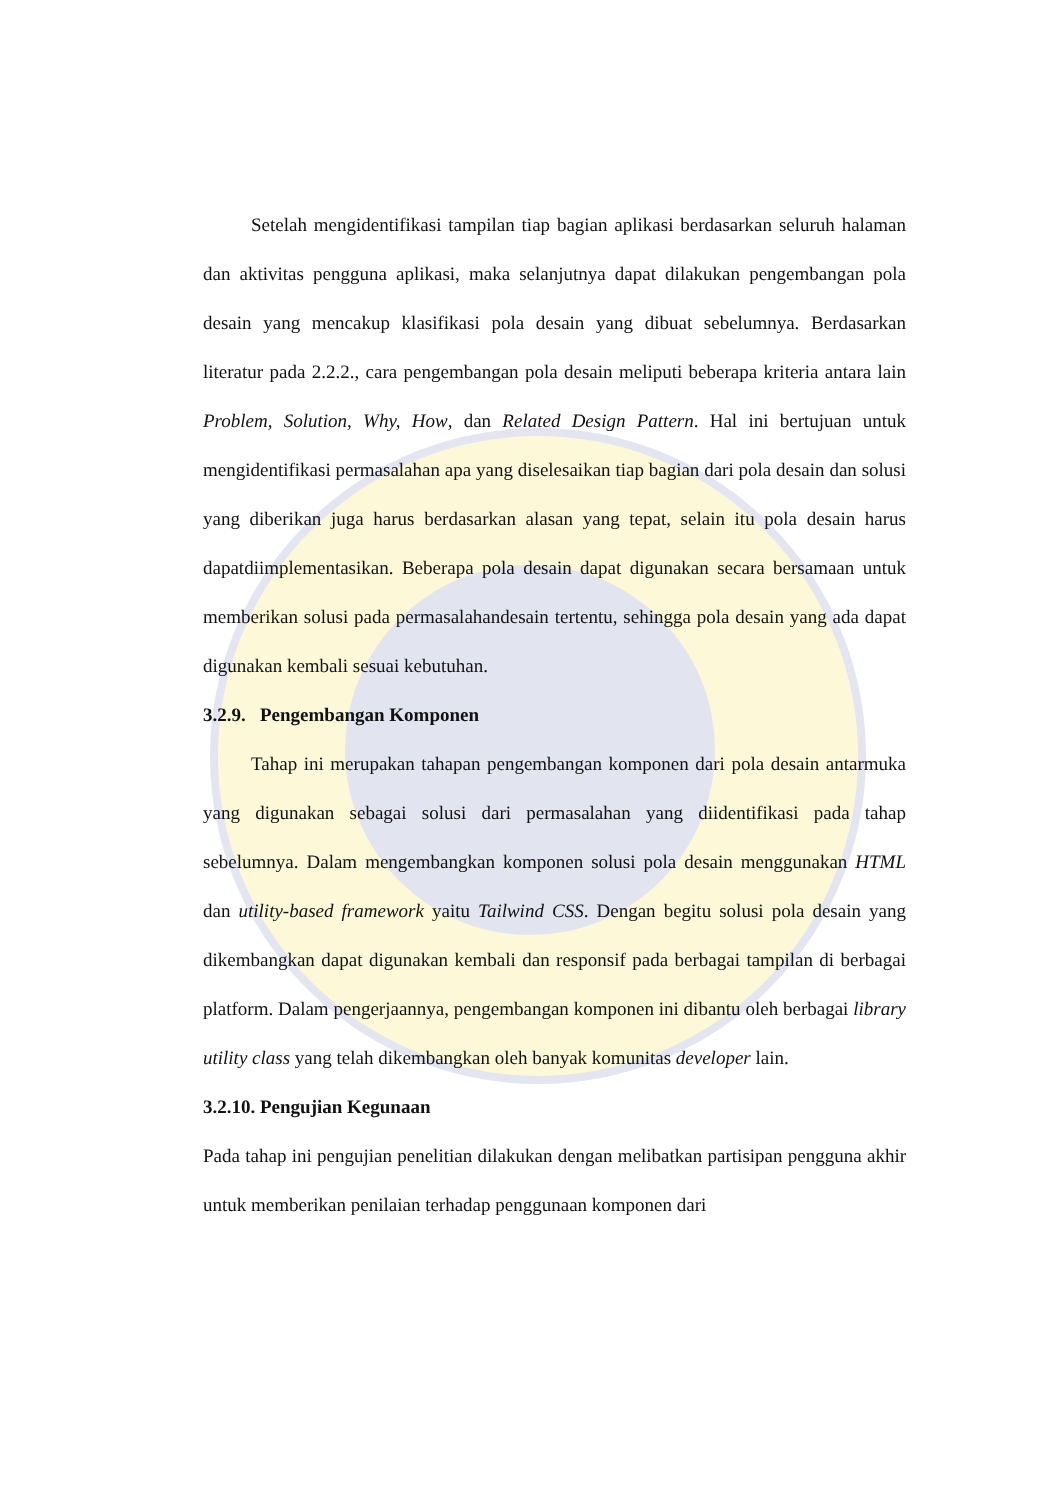Setelah mengidentifikasi tampilan tiap bagian aplikasi berdasarkan seluruh halaman dan aktivitas pengguna aplikasi, maka selanjutnya dapat dilakukan pengembangan pola desain yang mencakup klasifikasi pola desain yang dibuat sebelumnya. Berdasarkan literatur pada 2.2.2., cara pengembangan pola desain meliputi beberapa kriteria antara lain Problem, Solution, Why, How, dan Related Design Pattern. Hal ini bertujuan untuk mengidentifikasi permasalahan apa yang diselesaikan tiap bagian dari pola desain dan solusi yang diberikan juga harus berdasarkan alasan yang tepat, selain itu pola desain harus dapatdiimplementasikan. Beberapa pola desain dapat digunakan secara bersamaan untuk memberikan solusi pada permasalahandesain tertentu, sehingga pola desain yang ada dapat digunakan kembali sesuai kebutuhan.
3.2.9. Pengembangan Komponen
Tahap ini merupakan tahapan pengembangan komponen dari pola desain antarmuka yang digunakan sebagai solusi dari permasalahan yang diidentifikasi pada tahap sebelumnya. Dalam mengembangkan komponen solusi pola desain menggunakan HTML dan utility-based framework yaitu Tailwind CSS. Dengan begitu solusi pola desain yang dikembangkan dapat digunakan kembali dan responsif pada berbagai tampilan di berbagai platform. Dalam pengerjaannya, pengembangan komponen ini dibantu oleh berbagai library utility class yang telah dikembangkan oleh banyak komunitas developer lain.
3.2.10. Pengujian Kegunaan
Pada tahap ini pengujian penelitian dilakukan dengan melibatkan partisipan pengguna akhir untuk memberikan penilaian terhadap penggunaan komponen dari